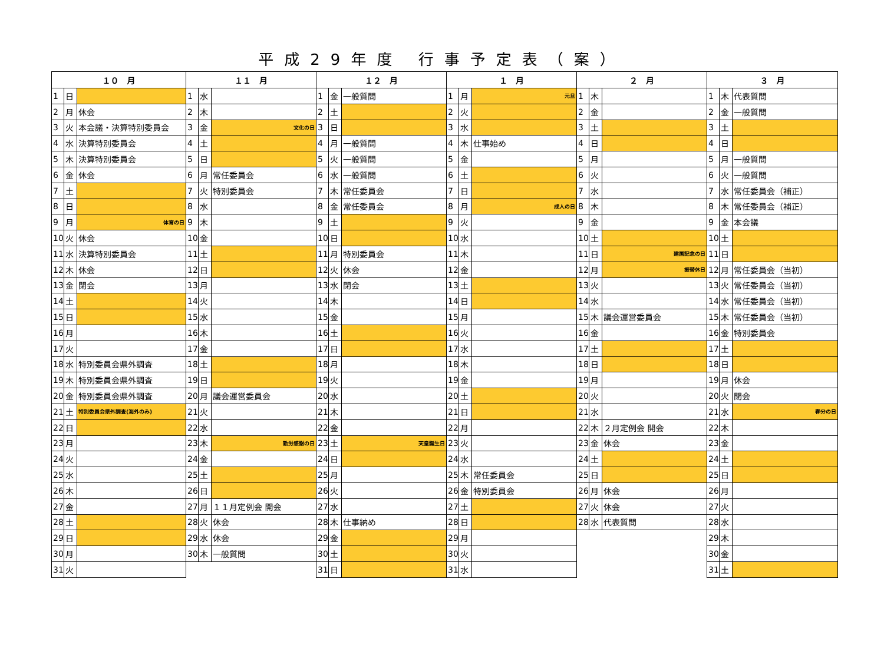平成29年度 行事予定表（案）
| １０ 月 | | | １１ 月 | | | １２ 月 | | | １ 月 | | | ２ 月 | | | ３ 月 | | |
| --- | --- | --- | --- | --- | --- | --- | --- | --- | --- | --- | --- | --- | --- | --- | --- | --- | --- |
| 1 | 日 | | 1 | 水 | | 1 | 金 | 一般質問 | 1 | 月 | 元旦 | 1 | 木 | | 1 | 木 | 代表質問 |
| 2 | 月 | 休会 | 2 | 木 | | 2 | 土 | | 2 | 火 | | 2 | 金 | | 2 | 金 | 一般質問 |
| 3 | 火 | 本会議・決算特別委員会 | 3 | 金 | 文化の日 | 3 | 日 | | 3 | 水 | | 3 | 土 | | 3 | 土 | |
| 4 | 水 | 決算特別委員会 | 4 | 土 | | 4 | 月 | 一般質問 | 4 | 木 | 仕事始め | 4 | 日 | | 4 | 日 | |
| 5 | 木 | 決算特別委員会 | 5 | 日 | | 5 | 火 | 一般質問 | 5 | 金 | | 5 | 月 | | 5 | 月 | 一般質問 |
| 6 | 金 | 休会 | 6 | 月 | 常任委員会 | 6 | 水 | 一般質問 | 6 | 土 | | 6 | 火 | | 6 | 火 | 一般質問 |
| 7 | 土 | | 7 | 火 | 特別委員会 | 7 | 木 | 常任委員会 | 7 | 日 | | 7 | 水 | | 7 | 水 | 常任委員会（補正） |
| 8 | 日 | | 8 | 水 | | 8 | 金 | 常任委員会 | 8 | 月 | 成人の日 | 8 | 木 | | 8 | 木 | 常任委員会（補正） |
| 9 | 月 | 体育の日 | 9 | 木 | | 9 | 土 | | 9 | 火 | | 9 | 金 | | 9 | 金 | 本会議 |
| 10 | 火 | 休会 | 10 | 金 | | 10 | 日 | | 10 | 水 | | 10 | 土 | | 10 | 土 | |
| 11 | 水 | 決算特別委員会 | 11 | 土 | | 11 | 月 | 特別委員会 | 11 | 木 | | 11 | 日 | 建国記念の日 | 11 | 日 | |
| 12 | 木 | 休会 | 12 | 日 | | 12 | 火 | 休会 | 12 | 金 | | 12 | 月 | 振替休日 | 12 | 月 | 常任委員会（当初） |
| 13 | 金 | 閉会 | 13 | 月 | | 13 | 水 | 閉会 | 13 | 土 | | 13 | 火 | | 13 | 火 | 常任委員会（当初） |
| 14 | 土 | | 14 | 火 | | 14 | 木 | | 14 | 日 | | 14 | 水 | | 14 | 水 | 常任委員会（当初） |
| 15 | 日 | | 15 | 水 | | 15 | 金 | | 15 | 月 | | 15 | 木 | 議会運営委員会 | 15 | 木 | 常任委員会（当初） |
| 16 | 月 | | 16 | 木 | | 16 | 土 | | 16 | 火 | | 16 | 金 | | 16 | 金 | 特別委員会 |
| 17 | 火 | | 17 | 金 | | 17 | 日 | | 17 | 水 | | 17 | 土 | | 17 | 土 | |
| 18 | 水 | 特別委員会県外調査 | 18 | 土 | | 18 | 月 | | 18 | 木 | | 18 | 日 | | 18 | 日 | |
| 19 | 木 | 特別委員会県外調査 | 19 | 日 | | 19 | 火 | | 19 | 金 | | 19 | 月 | | 19 | 月 | 休会 |
| 20 | 金 | 特別委員会県外調査 | 20 | 月 | 議会運営委員会 | 20 | 水 | | 20 | 土 | | 20 | 火 | | 20 | 火 | 閉会 |
| 21 | 土 | 特別委員会県外調査(海外のみ) | 21 | 火 | | 21 | 木 | | 21 | 日 | | 21 | 水 | | 21 | 水 | 春分の日 |
| 22 | 日 | | 22 | 水 | | 22 | 金 | | 22 | 月 | | 22 | 木 | ２月定例会 開会 | 22 | 木 | |
| 23 | 月 | | 23 | 木 | 勤労感謝の日 | 23 | 土 | 天皇誕生日 | 23 | 火 | | 23 | 金 | 休会 | 23 | 金 | |
| 24 | 火 | | 24 | 金 | | 24 | 日 | | 24 | 水 | | 24 | 土 | | 24 | 土 | |
| 25 | 水 | | 25 | 土 | | 25 | 月 | | 25 | 木 | 常任委員会 | 25 | 日 | | 25 | 日 | |
| 26 | 木 | | 26 | 日 | | 26 | 火 | | 26 | 金 | 特別委員会 | 26 | 月 | 休会 | 26 | 月 | |
| 27 | 金 | | 27 | 月 | １１月定例会 開会 | 27 | 水 | | 27 | 土 | | 27 | 火 | 休会 | 27 | 火 | |
| 28 | 土 | | 28 | 火 | 休会 | 28 | 木 | 仕事納め | 28 | 日 | | 28 | 水 | 代表質問 | 28 | 水 | |
| 29 | 日 | | 29 | 水 | 休会 | 29 | 金 | | 29 | 月 | | | | | 29 | 木 | |
| 30 | 月 | | 30 | 木 | 一般質問 | 30 | 土 | | 30 | 火 | | | | | 30 | 金 | |
| 31 | 火 | | | | | 31 | 日 | | 31 | 水 | | | | | 31 | 土 | |